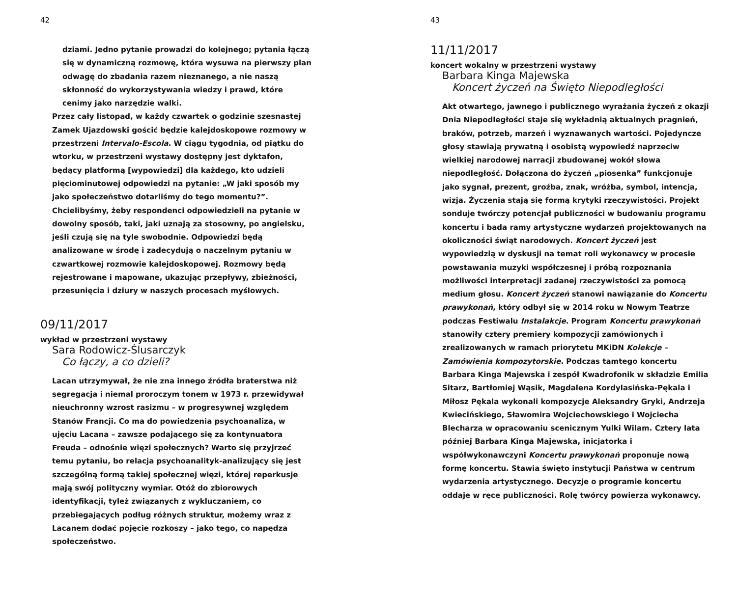42
dziami. Jedno pytanie prowadzi do kolejnego; pytania łączą się w dynamiczną rozmowę, która wysuwa na pierwszy plan odwagę do zbadania razem nieznanego, a nie naszą skłonność do wykorzystywania wiedzy i prawd, które cenimy jako narzędzie walki.
Przez cały listopad, w każdy czwartek o godzinie szesnastej Zamek Ujazdowski gościć będzie kalejdoskopowe rozmowy w przestrzeni Intervalo-Escola. W ciągu tygodnia, od piątku do wtorku, w przestrzeni wystawy dostępny jest dyktafon, będący platformą [wypowiedzi] dla każdego, kto udzieli pięciominutowej odpowiedzi na pytanie: „W jaki sposób my jako społeczeństwo dotarliśmy do tego momentu?”. Chcielibyśmy, żeby respondenci odpowiedzieli na pytanie w dowolny sposób, taki, jaki uznają za stosowny, po angielsku, jeśli czują się na tyle swobodnie. Odpowiedzi będą analizowane w środę i zadecydują o naczelnym pytaniu w czwartkowej rozmowie kalejdoskopowej. Rozmowy będą rejestrowane i mapowane, ukazując przepływy, zbieżności, przesunięcia i dziury w naszych procesach myślowych.
09/11/2017
wykład w przestrzeni wystawy
Sara Rodowicz-Ślusarczyk
Co łączy, a co dzieli?
Lacan utrzymywał, że nie zna innego źródła braterstwa niż segregacja i niemal proroczym tonem w 1973 r. przewidywał nieuchronny wzrost rasizmu – w progresywnej względem Stanów Francji. Co ma do powiedzenia psychoanaliza, w ujęciu Lacana – zawsze podającego się za kontynuatora Freuda – odnośnie więzi społecznych? Warto się przyjrzeć temu pytaniu, bo relacja psychoanalityk-analizujący się jest szczególną formą takiej społecznej więzi, której reperkusje mają swój polityczny wymiar. Otóż do zbiorowych identyfikacji, tyleż związanych z wykluczaniem, co przebiegających podług różnych struktur, możemy wraz z Lacanem dodać pojęcie rozkoszy – jako tego, co napędza społeczeństwo.
43
11/11/2017
koncert wokalny w przestrzeni wystawy
Barbara Kinga Majewska
Koncert życzeń na Święto Niepodległości
Akt otwartego, jawnego i publicznego wyrażania życzeń z okazji Dnia Niepodległości staje się wykładnią aktualnych pragnień, braków, potrzeb, marzeń i wyznawanych wartości. Pojedyncze głosy stawiają prywatną i osobistą wypowiedź naprzeciw wielkiej narodowej narracji zbudowanej wokół słowa niepodległość. Dołączona do życzeń „piosenka” funkcjonuje jako sygnał, prezent, groźba, znak, wróżba, symbol, intencja, wizja. Życzenia stają się formą krytyki rzeczywistości. Projekt sonduje twórczy potencjał publiczności w budowaniu programu koncertu i bada ramy artystyczne wydarzeń projektowanych na okoliczności świąt narodowych. Koncert życzeń jest wypowiedzią w dyskusji na temat roli wykonawcy w procesie powstawania muzyki współczesnej i próbą rozpoznania możliwości interpretacji zadanej rzeczywistości za pomocą medium głosu. Koncert życzeń stanowi nawiązanie do Koncertu prawykonań, który odbył się w 2014 roku w Nowym Teatrze podczas Festiwalu Instalakcje. Program Koncertu prawykonań stanowiły cztery premiery kompozycji zamówionych i zrealizowanych w ramach priorytetu MKiDN Kolekcje – Zamówienia kompozytorskie. Podczas tamtego koncertu Barbara Kinga Majewska i zespół Kwadrofonik w składzie Emilia Sitarz, Bartłomiej Wąsik, Magdalena Kordylasińska-Pękala i Miłosz Pękala wykonali kompozycje Aleksandry Gryki, Andrzeja Kwiecińskiego, Sławomira Wojciechowskiego i Wojciecha Blecharza w opracowaniu scenicznym Yulki Wilam. Cztery lata później Barbara Kinga Majewska, inicjatorka i współwykonawczyni Koncertu prawykonań proponuje nową formę koncertu. Stawia święto instytucji Państwa w centrum wydarzenia artystycznego. Decyzje o programie koncertu oddaje w ręce publiczności. Rolę twórcy powierza wykonawcy.